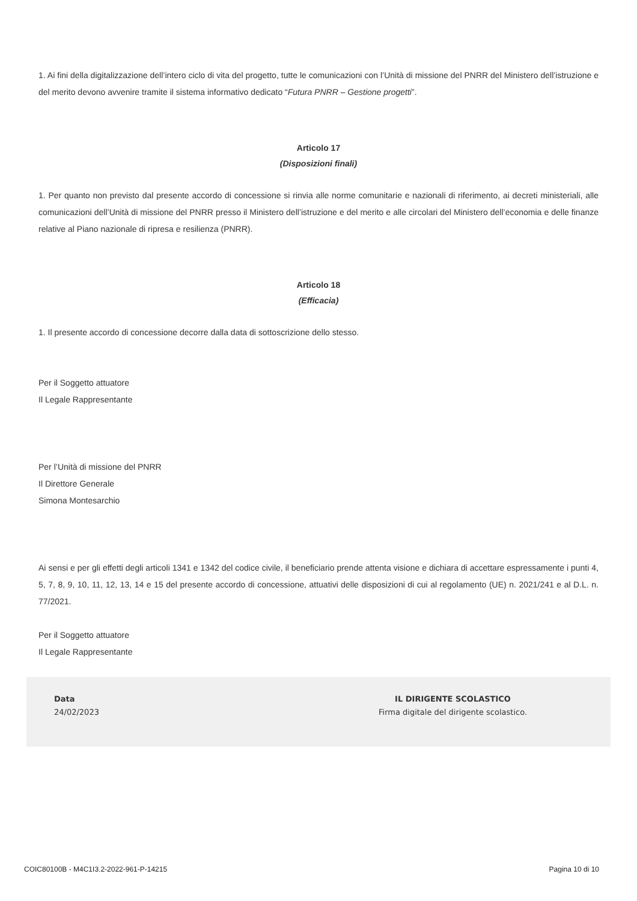1. Ai fini della digitalizzazione dell’intero ciclo di vita del progetto, tutte le comunicazioni con l’Unità di missione del PNRR del Ministero dell’istruzione e del merito devono avvenire tramite il sistema informativo dedicato “Futura PNRR – Gestione progetti”.
Articolo 17
(Disposizioni finali)
1. Per quanto non previsto dal presente accordo di concessione si rinvia alle norme comunitarie e nazionali di riferimento, ai decreti ministeriali, alle comunicazioni dell’Unità di missione del PNRR presso il Ministero dell’istruzione e del merito e alle circolari del Ministero dell’economia e delle finanze relative al Piano nazionale di ripresa e resilienza (PNRR).
Articolo 18
(Efficacia)
1. Il presente accordo di concessione decorre dalla data di sottoscrizione dello stesso.
Per il Soggetto attuatore
Il Legale Rappresentante
Per l’Unità di missione del PNRR
Il Direttore Generale
Simona Montesarchio
Ai sensi e per gli effetti degli articoli 1341 e 1342 del codice civile, il beneficiario prende attenta visione e dichiara di accettare espressamente i punti 4, 5, 7, 8, 9, 10, 11, 12, 13, 14 e 15 del presente accordo di concessione, attuativi delle disposizioni di cui al regolamento (UE) n. 2021/241 e al D.L. n. 77/2021.
Per il Soggetto attuatore
Il Legale Rappresentante
Data
24/02/2023
IL DIRIGENTE SCOLASTICO
Firma digitale del dirigente scolastico.
COIC80100B - M4C1I3.2-2022-961-P-14215 Pagina 10 di 10